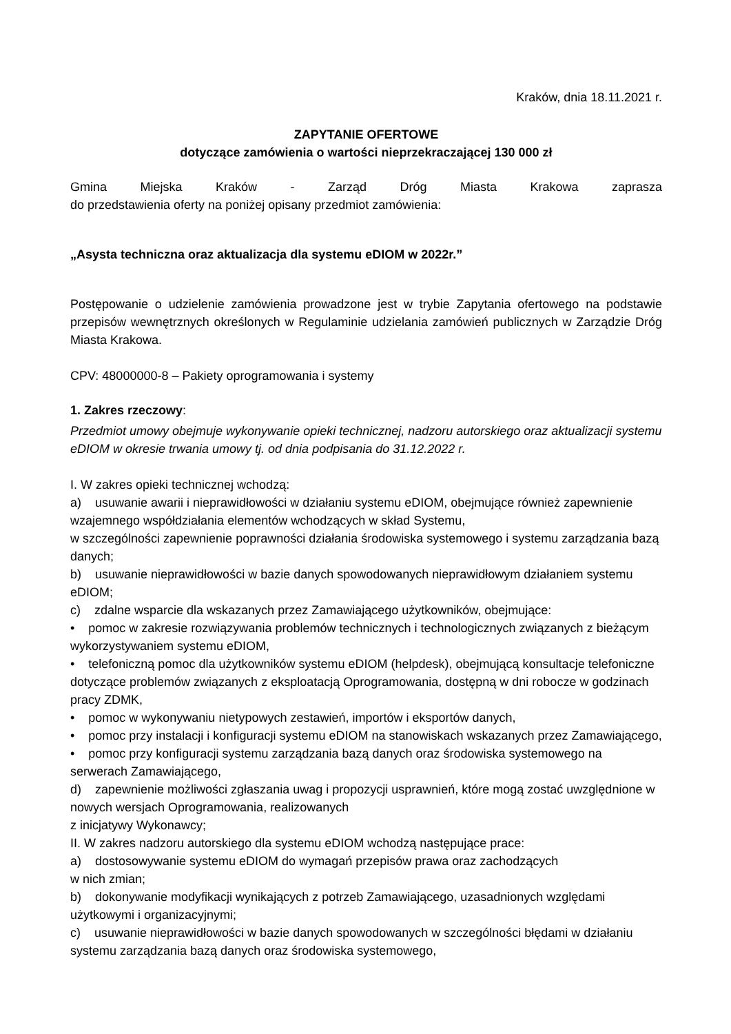Kraków, dnia 18.11.2021 r.
ZAPYTANIE OFERTOWE
dotyczące zamówienia o wartości nieprzekraczającej 130 000 zł
Gmina Miejska Kraków - Zarząd Dróg Miasta Krakowa zaprasza
do przedstawienia oferty na poniżej opisany przedmiot zamówienia:
„Asysta techniczna oraz aktualizacja dla systemu eDIOM w 2022r.”
Postępowanie o udzielenie zamówienia prowadzone jest w trybie Zapytania ofertowego na podstawie przepisów wewnętrznych określonych w Regulaminie udzielania zamówień publicznych w Zarządzie Dróg Miasta Krakowa.
CPV: 48000000-8 – Pakiety oprogramowania i systemy
1. Zakres rzeczowy:
Przedmiot umowy obejmuje wykonywanie opieki technicznej, nadzoru autorskiego oraz aktualizacji systemu eDIOM w okresie trwania umowy tj. od dnia podpisania do 31.12.2022 r.
I. W zakres opieki technicznej wchodzą:
a) usuwanie awarii i nieprawidłowości w działaniu systemu eDIOM, obejmujące również zapewnienie wzajemnego współdziałania elementów wchodzących w skład Systemu,
w szczególności zapewnienie poprawności działania środowiska systemowego i systemu zarządzania bazą danych;
b) usuwanie nieprawidłowości w bazie danych spowodowanych nieprawidłowym działaniem systemu eDIOM;
c) zdalne wsparcie dla wskazanych przez Zamawiającego użytkowników, obejmujące:
• pomoc w zakresie rozwiązywania problemów technicznych i technologicznych związanych z bieżącym wykorzystywaniem systemu eDIOM,
• telefoniczną pomoc dla użytkowników systemu eDIOM (helpdesk), obejmującą konsultacje telefoniczne dotyczące problemów związanych z eksploatacją Oprogramowania, dostępną w dni robocze w godzinach pracy ZDMK,
• pomoc w wykonywaniu nietypowych zestawień, importów i eksportów danych,
• pomoc przy instalacji i konfiguracji systemu eDIOM na stanowiskach wskazanych przez Zamawiającego,
• pomoc przy konfiguracji systemu zarządzania bazą danych oraz środowiska systemowego na serwerach Zamawiającego,
d) zapewnienie możliwości zgłaszania uwag i propozycji usprawnień, które mogą zostać uwzględnione w nowych wersjach Oprogramowania, realizowanych
z inicjatywy Wykonawcy;
II. W zakres nadzoru autorskiego dla systemu eDIOM wchodzą następujące prace:
a) dostosowywanie systemu eDIOM do wymagań przepisów prawa oraz zachodzących
w nich zmian;
b) dokonywanie modyfikacji wynikających z potrzeb Zamawiającego, uzasadnionych względami użytkowymi i organizacyjnymi;
c) usuwanie nieprawidłowości w bazie danych spowodowanych w szczególności błędami w działaniu systemu zarządzania bazą danych oraz środowiska systemowego,